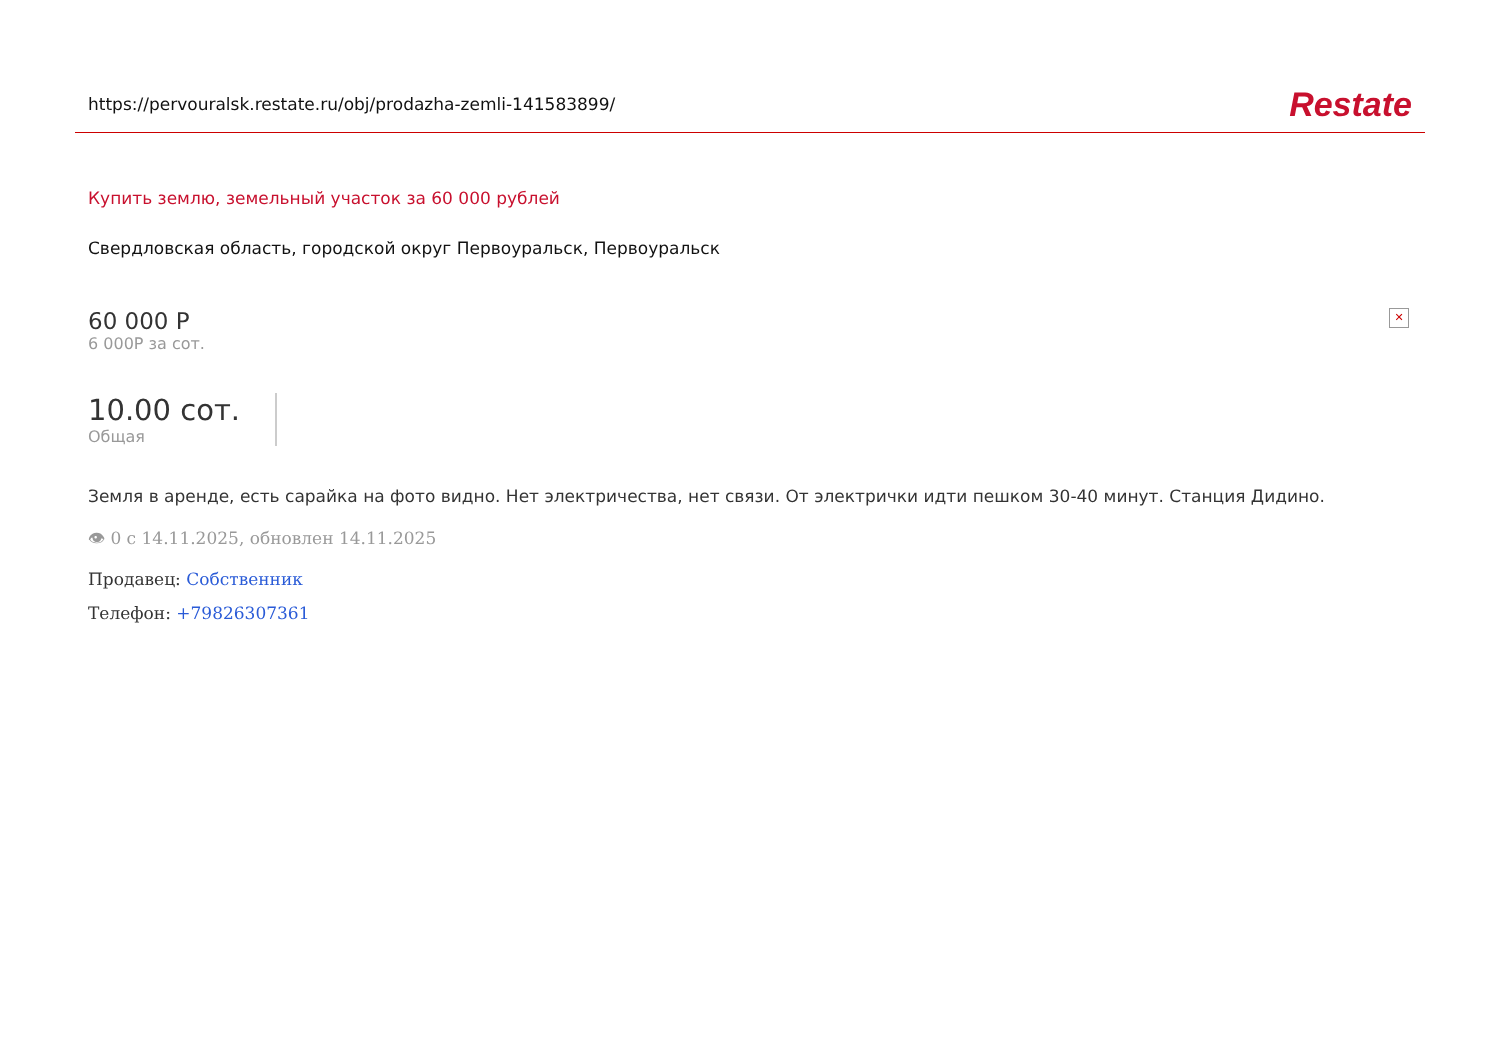https://pervouralsk.restate.ru/obj/prodazha-zemli-141583899/
Restate
Купить землю, земельный участок за 60 000 рублей
Свердловская область, городской округ Первоуральск, Первоуральск
60 000 Р
6 000Р за сот.
✕
10.00 сот.
Общая
Земля в аренде, есть сарайка на фото видно. Нет электричества, нет связи. От электрички идти пешком 30-40 минут. Станция Дидино.
👁 0 с 14.11.2025, обновлен 14.11.2025
Продавец: Собственник
Телефон: +79826307361